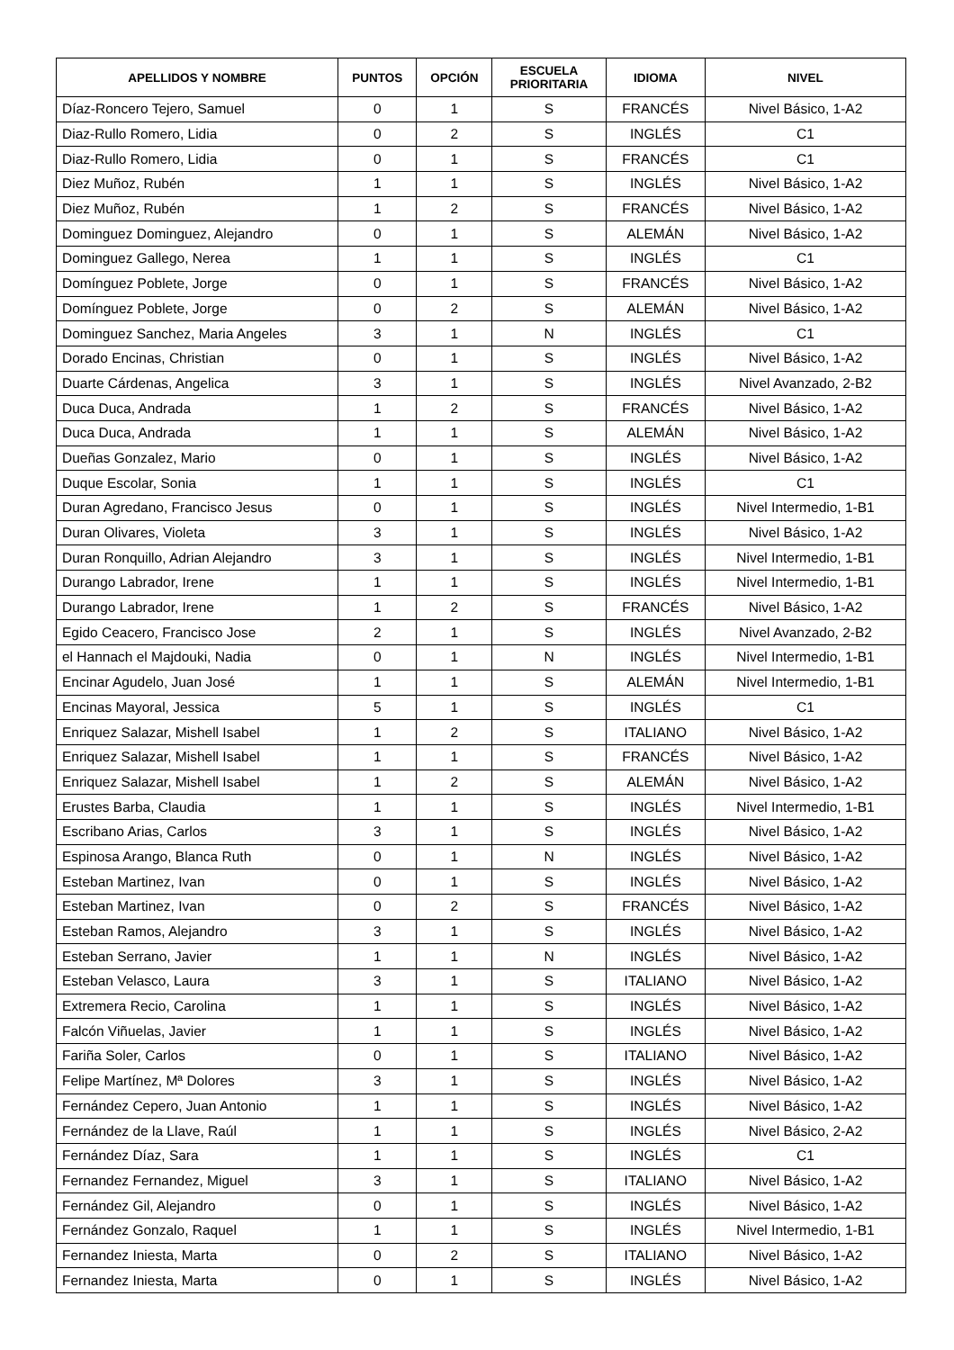| APELLIDOS Y NOMBRE | PUNTOS | OPCIÓN | ESCUELA PRIORITARIA | IDIOMA | NIVEL |
| --- | --- | --- | --- | --- | --- |
| Díaz-Roncero Tejero, Samuel | 0 | 1 | S | FRANCÉS | Nivel Básico, 1-A2 |
| Diaz-Rullo Romero, Lidia | 0 | 2 | S | INGLÉS | C1 |
| Diaz-Rullo Romero, Lidia | 0 | 1 | S | FRANCÉS | C1 |
| Diez Muñoz, Rubén | 1 | 1 | S | INGLÉS | Nivel Básico, 1-A2 |
| Diez Muñoz, Rubén | 1 | 2 | S | FRANCÉS | Nivel Básico, 1-A2 |
| Dominguez Dominguez, Alejandro | 0 | 1 | S | ALEMÁN | Nivel Básico, 1-A2 |
| Dominguez Gallego, Nerea | 1 | 1 | S | INGLÉS | C1 |
| Domínguez Poblete, Jorge | 0 | 1 | S | FRANCÉS | Nivel Básico, 1-A2 |
| Domínguez Poblete, Jorge | 0 | 2 | S | ALEMÁN | Nivel Básico, 1-A2 |
| Dominguez Sanchez, Maria Angeles | 3 | 1 | N | INGLÉS | C1 |
| Dorado Encinas, Christian | 0 | 1 | S | INGLÉS | Nivel Básico, 1-A2 |
| Duarte Cárdenas, Angelica | 3 | 1 | S | INGLÉS | Nivel Avanzado, 2-B2 |
| Duca Duca, Andrada | 1 | 2 | S | FRANCÉS | Nivel Básico, 1-A2 |
| Duca Duca, Andrada | 1 | 1 | S | ALEMÁN | Nivel Básico, 1-A2 |
| Dueñas Gonzalez, Mario | 0 | 1 | S | INGLÉS | Nivel Básico, 1-A2 |
| Duque Escolar, Sonia | 1 | 1 | S | INGLÉS | C1 |
| Duran Agredano, Francisco Jesus | 0 | 1 | S | INGLÉS | Nivel Intermedio, 1-B1 |
| Duran Olivares, Violeta | 3 | 1 | S | INGLÉS | Nivel Básico, 1-A2 |
| Duran Ronquillo, Adrian Alejandro | 3 | 1 | S | INGLÉS | Nivel Intermedio, 1-B1 |
| Durango Labrador, Irene | 1 | 1 | S | INGLÉS | Nivel Intermedio, 1-B1 |
| Durango Labrador, Irene | 1 | 2 | S | FRANCÉS | Nivel Básico, 1-A2 |
| Egido Ceacero, Francisco Jose | 2 | 1 | S | INGLÉS | Nivel Avanzado, 2-B2 |
| el Hannach el Majdouki, Nadia | 0 | 1 | N | INGLÉS | Nivel Intermedio, 1-B1 |
| Encinar Agudelo, Juan José | 1 | 1 | S | ALEMÁN | Nivel Intermedio, 1-B1 |
| Encinas Mayoral, Jessica | 5 | 1 | S | INGLÉS | C1 |
| Enriquez Salazar, Mishell Isabel | 1 | 2 | S | ITALIANO | Nivel Básico, 1-A2 |
| Enriquez Salazar, Mishell Isabel | 1 | 1 | S | FRANCÉS | Nivel Básico, 1-A2 |
| Enriquez Salazar, Mishell Isabel | 1 | 2 | S | ALEMÁN | Nivel Básico, 1-A2 |
| Erustes Barba, Claudia | 1 | 1 | S | INGLÉS | Nivel Intermedio, 1-B1 |
| Escribano Arias, Carlos | 3 | 1 | S | INGLÉS | Nivel Básico, 1-A2 |
| Espinosa Arango, Blanca Ruth | 0 | 1 | N | INGLÉS | Nivel Básico, 1-A2 |
| Esteban Martinez, Ivan | 0 | 1 | S | INGLÉS | Nivel Básico, 1-A2 |
| Esteban Martinez, Ivan | 0 | 2 | S | FRANCÉS | Nivel Básico, 1-A2 |
| Esteban Ramos, Alejandro | 3 | 1 | S | INGLÉS | Nivel Básico, 1-A2 |
| Esteban Serrano, Javier | 1 | 1 | N | INGLÉS | Nivel Básico, 1-A2 |
| Esteban Velasco, Laura | 3 | 1 | S | ITALIANO | Nivel Básico, 1-A2 |
| Extremera Recio, Carolina | 1 | 1 | S | INGLÉS | Nivel Básico, 1-A2 |
| Falcón Viñuelas, Javier | 1 | 1 | S | INGLÉS | Nivel Básico, 1-A2 |
| Fariña Soler, Carlos | 0 | 1 | S | ITALIANO | Nivel Básico, 1-A2 |
| Felipe Martínez, Mª Dolores | 3 | 1 | S | INGLÉS | Nivel Básico, 1-A2 |
| Fernández Cepero, Juan Antonio | 1 | 1 | S | INGLÉS | Nivel Básico, 1-A2 |
| Fernández de la Llave, Raúl | 1 | 1 | S | INGLÉS | Nivel Básico, 2-A2 |
| Fernández Díaz, Sara | 1 | 1 | S | INGLÉS | C1 |
| Fernandez Fernandez, Miguel | 3 | 1 | S | ITALIANO | Nivel Básico, 1-A2 |
| Fernández Gil, Alejandro | 0 | 1 | S | INGLÉS | Nivel Básico, 1-A2 |
| Fernández Gonzalo, Raquel | 1 | 1 | S | INGLÉS | Nivel Intermedio, 1-B1 |
| Fernandez Iniesta, Marta | 0 | 2 | S | ITALIANO | Nivel Básico, 1-A2 |
| Fernandez Iniesta, Marta | 0 | 1 | S | INGLÉS | Nivel Básico, 1-A2 |